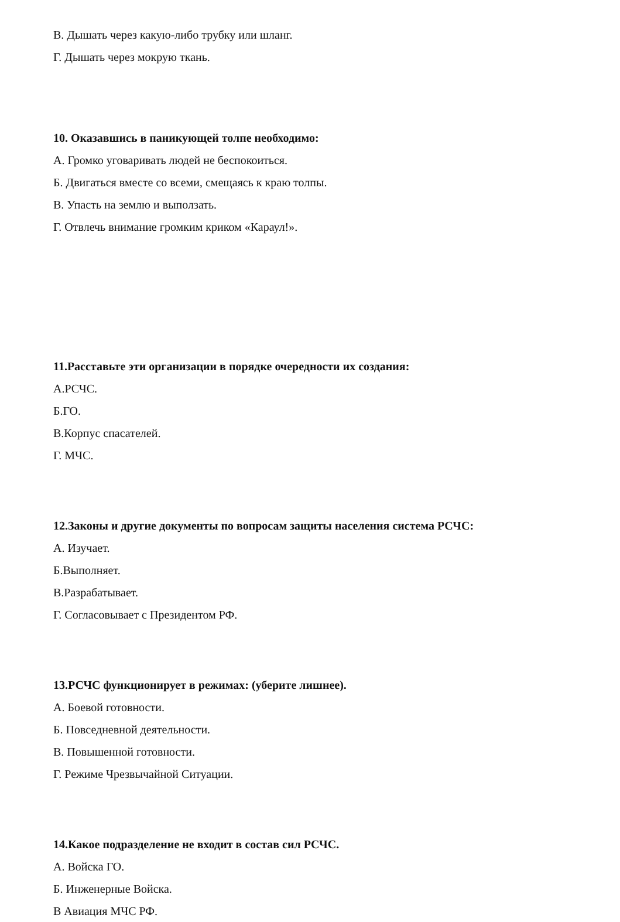В. Дышать через какую-либо трубку или шланг.
Г. Дышать через мокрую ткань.
10. Оказавшись в паникующей толпе необходимо:
А. Громко уговаривать людей не беспокоиться.
Б. Двигаться вместе со всеми, смещаясь к краю толпы.
В. Упасть на землю и выползать.
Г. Отвлечь внимание громким криком «Караул!».
11.Расставьте эти организации в порядке очередности их создания:
А.РСЧС.
Б.ГО.
В.Корпус спасателей.
Г. МЧС.
12.Законы и другие документы по вопросам защиты населения система РСЧС:
А. Изучает.
Б.Выполняет.
В.Разрабатывает.
Г. Согласовывает с Президентом РФ.
13.РСЧС функционирует в режимах: (уберите лишнее).
А. Боевой готовности.
Б. Повседневной деятельности.
В. Повышенной готовности.
Г. Режиме Чрезвычайной Ситуации.
14.Какое подразделение не входит в состав сил РСЧС.
А. Войска ГО.
Б. Инженерные Войска.
В Авиация МЧС РФ.